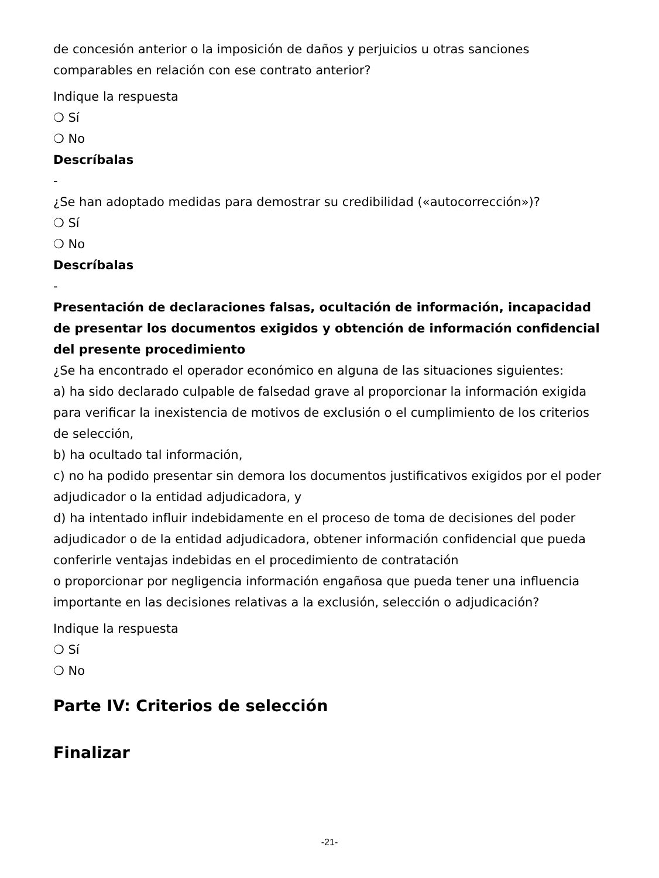de concesión anterior o la imposición de daños y perjuicios u otras sanciones comparables en relación con ese contrato anterior?
Indique la respuesta
❍ Sí
❍ No
Descríbalas
-
¿Se han adoptado medidas para demostrar su credibilidad («autocorrección»)?
❍ Sí
❍ No
Descríbalas
-
Presentación de declaraciones falsas, ocultación de información, incapacidad de presentar los documentos exigidos y obtención de información confidencial del presente procedimiento
¿Se ha encontrado el operador económico en alguna de las situaciones siguientes:
a) ha sido declarado culpable de falsedad grave al proporcionar la información exigida para verificar la inexistencia de motivos de exclusión o el cumplimiento de los criterios de selección,
b) ha ocultado tal información,
c) no ha podido presentar sin demora los documentos justificativos exigidos por el poder adjudicador o la entidad adjudicadora, y
d) ha intentado influir indebidamente en el proceso de toma de decisiones del poder adjudicador o de la entidad adjudicadora, obtener información confidencial que pueda conferirle ventajas indebidas en el procedimiento de contratación
o proporcionar por negligencia información engañosa que pueda tener una influencia importante en las decisiones relativas a la exclusión, selección o adjudicación?
Indique la respuesta
❍ Sí
❍ No
Parte IV: Criterios de selección
Finalizar
-21-